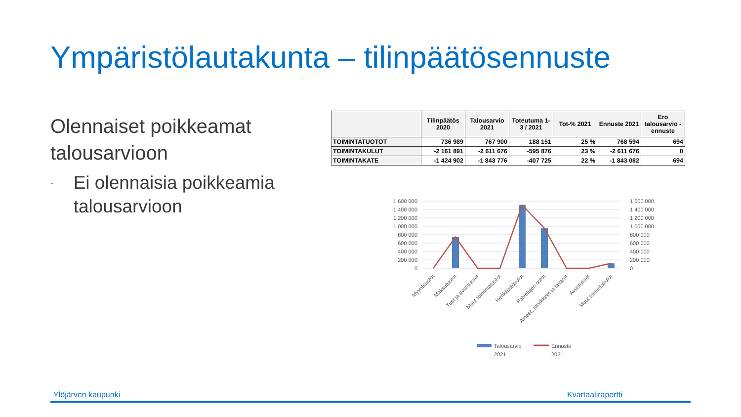Ympäristölautakunta – tilinpäätösennuste
Olennaiset poikkeamat talousarvioon
-
Ei olennaisia poikkeamia talousarvioon
| | Tilinpäätös 2020 | Talousarvio 2021 | Toteutuma 1-3 / 2021 | Tot-% 2021 | Ennuste 2021 | Ero talousarvio - ennuste |
| --- | --- | --- | --- | --- | --- | --- |
| TOIMINTATUOTOT | 736 989 | 767 900 | 188 151 | 25 % | 768 594 | 694 |
| TOIMINTAKULUT | -2 161 891 | -2 611 676 | -595 876 | 23 % | -2 611 676 | 0 |
| TOIMINTAKATE | -1 424 902 | -1 843 776 | -407 725 | 22 % | -1 843 082 | 694 |
1 600 000
1 400 000
1 200 000
1 000 000
800 000
600 000
400 000
200 000
0
1 600 000
1 400 000
1 200 000
1 000 000
800 000
600 000
400 000
200 000
0
Myyntituotot
Maksutuotot
Tuet ja avustukset
Muut toimintatuotot
Henkilöstökulut
Palvelujen ostot
Aineet, tarvikkeet ja tavarat
Avustukset
Muut toimintakulut
Talousarvio
2021
Ennuste
2021
Ylöjärven kaupunki Kvartaaliraportti